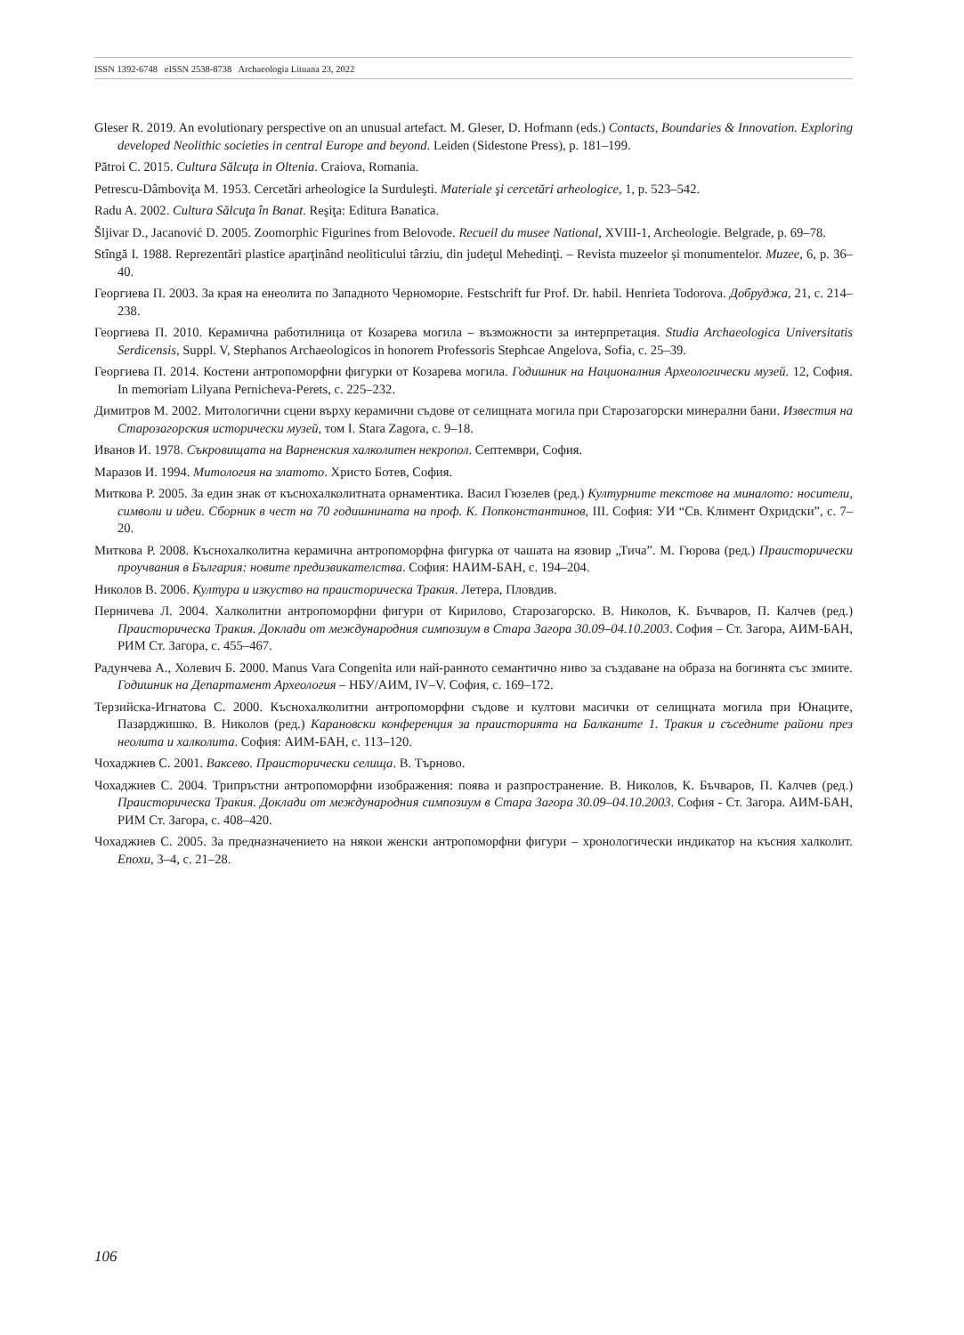ISSN 1392-6748 eISSN 2538-8738 Archaeologia Lituana 23, 2022
Gleser R. 2019. An evolutionary perspective on an unusual artefact. M. Gleser, D. Hofmann (eds.) Contacts, Boundaries & Innovation. Exploring developed Neolithic societies in central Europe and beyond. Leiden (Sidestone Press), p. 181–199.
Pătroi C. 2015. Cultura Sălcuţa in Oltenia. Craiova, Romania.
Petrescu-Dâmboviţa M. 1953. Cercetări arheologice la Surduleşti. Materiale şi cercetări arheologice, 1, p. 523–542.
Radu A. 2002. Cultura Sălcuţa în Banat. Reşiţa: Editura Banatica.
Šljivar D., Jacanović D. 2005. Zoomorphic Figurines from Belovode. Recueil du musee National, XVIII-1, Archeologie. Belgrade, p. 69–78.
Stîngă I. 1988. Reprezentări plastice aparţinând neoliticului târziu, din judeţul Mehedinţi. – Revista muzeelor și monumentelor. Muzee, 6, p. 36–40.
Георгиева П. 2003. За края на енеолита по Западното Черноморие. Festschrift fur Prof. Dr. habil. Henrieta Todorova. Добруджа, 21, с. 214–238.
Георгиева П. 2010. Керамична работилница от Козарева могила – възможности за интерпретация. Studia Archaeologica Universitatis Serdicensis, Suppl. V, Stephanos Archaeologicos in honorem Professoris Stephcae Angelova, Sofia, с. 25–39.
Георгиева П. 2014. Костени антропоморфни фигурки от Козарева могила. Годишник на Националния Археологически музей. 12, София. In memoriam Lilyana Pernicheva-Perets, с. 225–232.
Димитров М. 2002. Митологични сцени върху керамични съдове от селищната могила при Старозагорски минерални бани. Известия на Старозагорския исторически музей, том I. Stara Zagora, с. 9–18.
Иванов И. 1978. Съкровищата на Варненския халколитен некропол. Септември, София.
Маразов И. 1994. Митология на златото. Христо Ботев, София.
Миткова Р. 2005. За един знак от къснохалколитната орнаментика. Васил Гюзелев (ред.) Културните текстове на миналото: носители, символи и идеи. Сборник в чест на 70 годишнината на проф. К. Попконстантинов, III. София: УИ “Св. Климент Охридски”, с. 7–20.
Миткова Р. 2008. Къснохалколитна керамична антропоморфна фигурка от чашата на язовир „Тича”. М. Гюрова (ред.) Праисторически проучвания в България: новите предизвикателства. София: НАИМ-БАН, с. 194–204.
Николов В. 2006. Култура и изкуство на праисторическа Тракия. Летера, Пловдив.
Перничева Л. 2004. Халколитни антропоморфни фигури от Кирилово, Старозагорско. В. Николов, К. Бъчваров, П. Калчев (ред.) Праисторическа Тракия. Доклади от международния симпозиум в Стара Загора 30.09–04.10.2003. София – Ст. Загора, АИМ-БАН, РИМ Ст. Загора, с. 455–467.
Радунчева А., Холевич Б. 2000. Manus Vara Congenita или най-ранното семантично ниво за създаване на образа на богинята със змиите. Годишник на Департамент Археология – НБУ/АИМ, IV–V. София, с. 169–172.
Терзийска-Игнатова С. 2000. Къснохалколитни антропоморфни съдове и култови масички от селищната могила при Юнаците, Пазарджишко. В. Николов (ред.) Карановски конференция за праисторията на Балканите 1. Тракия и съседните райони през неолита и халколита. София: АИМ-БАН, с. 113–120.
Чохаджиев С. 2001. Ваксево. Праисторически селища. В. Търново.
Чохаджиев С. 2004. Трипръстни антропоморфни изображения: поява и разпространение. В. Николов, К. Бъчваров, П. Калчев (ред.) Праисторическа Тракия. Доклади от международния симпозиум в Стара Загора 30.09–04.10.2003. София - Ст. Загора. АИМ-БАН, РИМ Ст. Загора, с. 408–420.
Чохаджиев С. 2005. За предназначението на някои женски антропоморфни фигури – хронологически индикатор на късния халколит. Епохи, 3–4, с. 21–28.
106